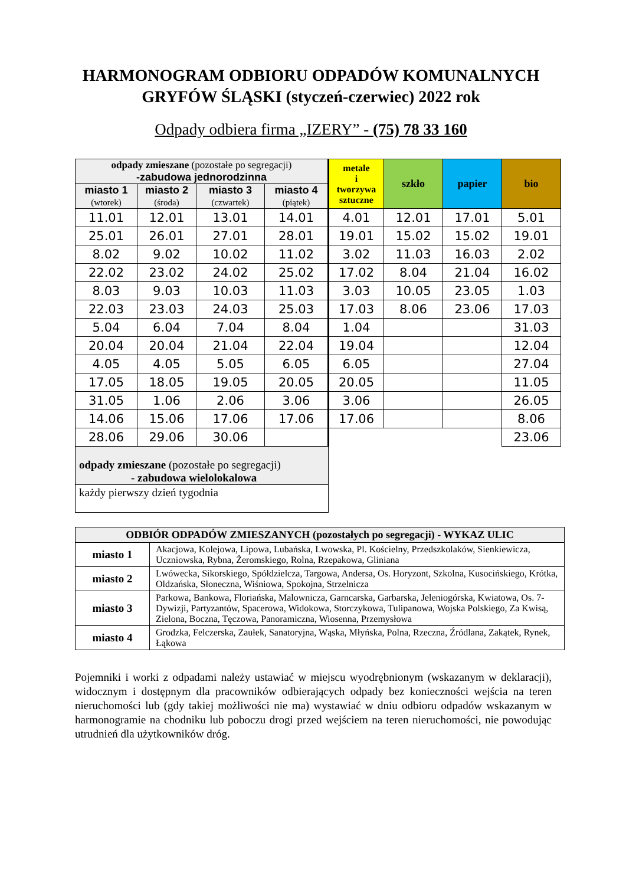HARMONOGRAM ODBIORU ODPADÓW KOMUNALNYCH
GRYFÓW ŚLĄSKI (styczeń-czerwiec) 2022 rok
Odpady odbiera firma „IZERY” - (75) 78 33 160
| odpady zmieszane (pozostałe po segregacji) -zabudowa jednorodzinna | | | | metale i tworzywa sztuczne | szkło | papier | bio |
| --- | --- | --- | --- | --- | --- | --- | --- |
| miasto 1 (wtorek) | miasto 2 (środa) | miasto 3 (czwartek) | miasto 4 (piątek) | | | | |
| 11.01 | 12.01 | 13.01 | 14.01 | 4.01 | 12.01 | 17.01 | 5.01 |
| 25.01 | 26.01 | 27.01 | 28.01 | 19.01 | 15.02 | 15.02 | 19.01 |
| 8.02 | 9.02 | 10.02 | 11.02 | 3.02 | 11.03 | 16.03 | 2.02 |
| 22.02 | 23.02 | 24.02 | 25.02 | 17.02 | 8.04 | 21.04 | 16.02 |
| 8.03 | 9.03 | 10.03 | 11.03 | 3.03 | 10.05 | 23.05 | 1.03 |
| 22.03 | 23.03 | 24.03 | 25.03 | 17.03 | 8.06 | 23.06 | 17.03 |
| 5.04 | 6.04 | 7.04 | 8.04 | 1.04 | | | 31.03 |
| 20.04 | 20.04 | 21.04 | 22.04 | 19.04 | | | 12.04 |
| 4.05 | 4.05 | 5.05 | 6.05 | 6.05 | | | 27.04 |
| 17.05 | 18.05 | 19.05 | 20.05 | 20.05 | | | 11.05 |
| 31.05 | 1.06 | 2.06 | 3.06 | 3.06 | | | 26.05 |
| 14.06 | 15.06 | 17.06 | 17.06 | 17.06 | | | 8.06 |
| 28.06 | 29.06 | 30.06 | | | | | 23.06 |
| odpady zmieszane (pozostałe po segregacji) - zabudowa wielolokalowa | | | | | | | |
| każdy pierwszy dzień tygodnia | | | | | | | |
| ODBIÓR ODPADÓW ZMIESZANYCH (pozostałych po segregacji) - WYKAZ ULIC | |
| --- | --- |
| miasto 1 | Akacjowa, Kolejowa, Lipowa, Lubańska, Lwowska, Pl. Kościelny, Przedszkolaków, Sienkiewicza, Uczniowska, Rybna, Żeromskiego, Rolna, Rzepakowa, Gliniana |
| miasto 2 | Lwówecka, Sikorskiego, Spółdzielcza, Targowa, Andersa, Os. Horyzont, Szkolna, Kusocińskiego, Krótka, Oldzańska, Słoneczna, Wiśniowa, Spokojna, Strzelnicza |
| miasto 3 | Parkowa, Bankowa, Floriańska, Malownicza, Garncarska, Garbarska, Jeleniogórska, Kwiatowa, Os. 7-Dywizji, Partyzantów, Spacerowa, Widokowa, Storczykowa, Tulipanowa, Wojska Polskiego, Za Kwisą, Zielona, Boczna, Tęczowa, Panoramiczna, Wiosenna, Przemysłowa |
| miasto 4 | Grodzka, Felczerska, Zaułek, Sanatoryjna, Wąska, Młyńska, Polna, Rzeczna, Źródlana, Zakątek, Rynek, Łąkowa |
Pojemniki i worki z odpadami należy ustawiać w miejscu wyodrębnionym (wskazanym w deklaracji), widocznym i dostępnym dla pracowników odbierających odpady bez konieczności wejścia na teren nieruchomości lub (gdy takiej możliwości nie ma) wystawiać w dniu odbioru odpadów wskazanym w harmonogramie na chodniku lub poboczu drogi przed wejściem na teren nieruchomości, nie powodując utrudnień dla użytkowników dróg.